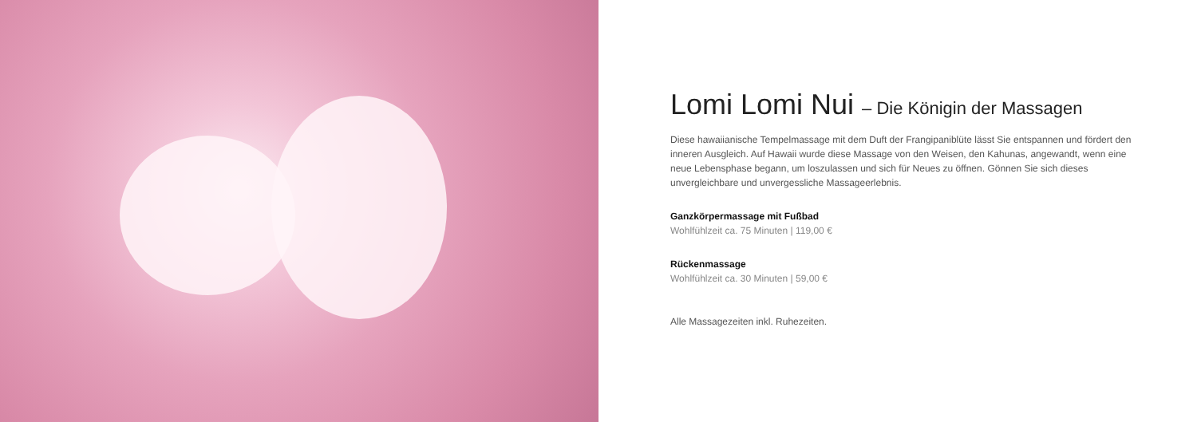Lomi Lomi Nui – Die Königin der Massagen
Diese hawaiianische Tempelmassage mit dem Duft der Frangipaniblüte lässt Sie entspannen und fördert den inneren Ausgleich. Auf Hawaii wurde diese Massage von den Weisen, den Kahunas, angewandt, wenn eine neue Lebensphase begann, um loszulassen und sich für Neues zu öffnen. Gönnen Sie sich dieses unvergleichbare und unvergessliche Massageerlebnis.
Ganzkörpermassage mit Fußbad
Wohlfühlzeit ca. 75 Minuten | 119,00 €
Rückenmassage
Wohlfühlzeit ca. 30 Minuten | 59,00 €
Alle Massagezeiten inkl. Ruhezeiten.